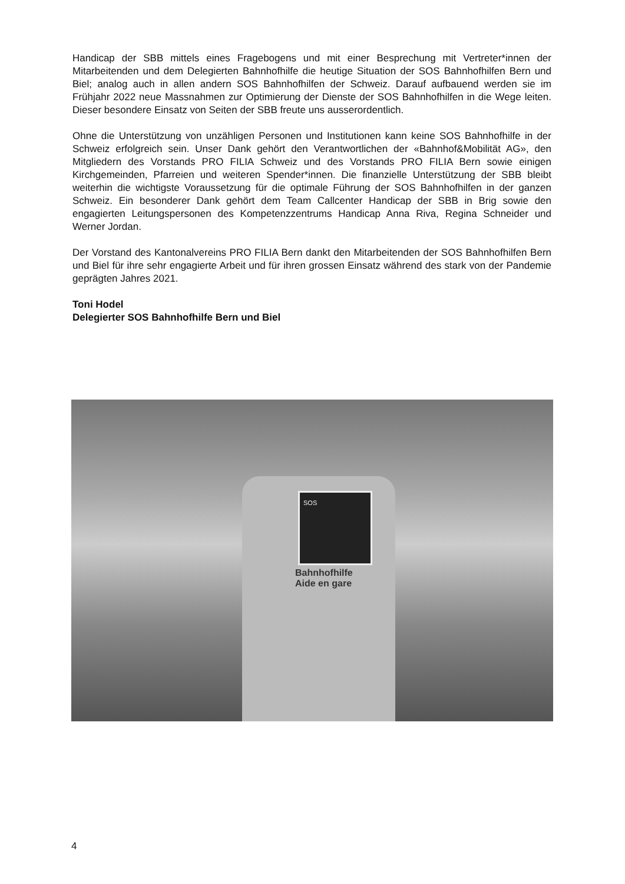Handicap der SBB mittels eines Fragebogens und mit einer Besprechung mit Vertreter*innen der Mitarbeitenden und dem Delegierten Bahnhofhilfe die heutige Situation der SOS Bahnhofhilfen Bern und Biel; analog auch in allen andern SOS Bahnhofhilfen der Schweiz. Darauf aufbauend werden sie im Frühjahr 2022 neue Massnahmen zur Optimierung der Dienste der SOS Bahnhofhilfen in die Wege leiten. Dieser besondere Einsatz von Seiten der SBB freute uns ausserordentlich.
Ohne die Unterstützung von unzähligen Personen und Institutionen kann keine SOS Bahnhofhilfe in der Schweiz erfolgreich sein. Unser Dank gehört den Verantwortlichen der «Bahnhof&Mobilität AG», den Mitgliedern des Vorstands PRO FILIA Schweiz und des Vorstands PRO FILIA Bern sowie einigen Kirchgemeinden, Pfarreien und weiteren Spender*innen. Die finanzielle Unterstützung der SBB bleibt weiterhin die wichtigste Voraussetzung für die optimale Führung der SOS Bahnhofhilfen in der ganzen Schweiz. Ein besonderer Dank gehört dem Team Callcenter Handicap der SBB in Brig sowie den engagierten Leitungspersonen des Kompetenzzentrums Handicap Anna Riva, Regina Schneider und Werner Jordan.
Der Vorstand des Kantonalvereins PRO FILIA Bern dankt den Mitarbeitenden der SOS Bahnhofhilfen Bern und Biel für ihre sehr engagierte Arbeit und für ihren grossen Einsatz während des stark von der Pandemie geprägten Jahres 2021.
Toni Hodel
Delegierter SOS Bahnhofhilfe Bern und Biel
SOS
Bahnhofhilfe
Aide en gare
4